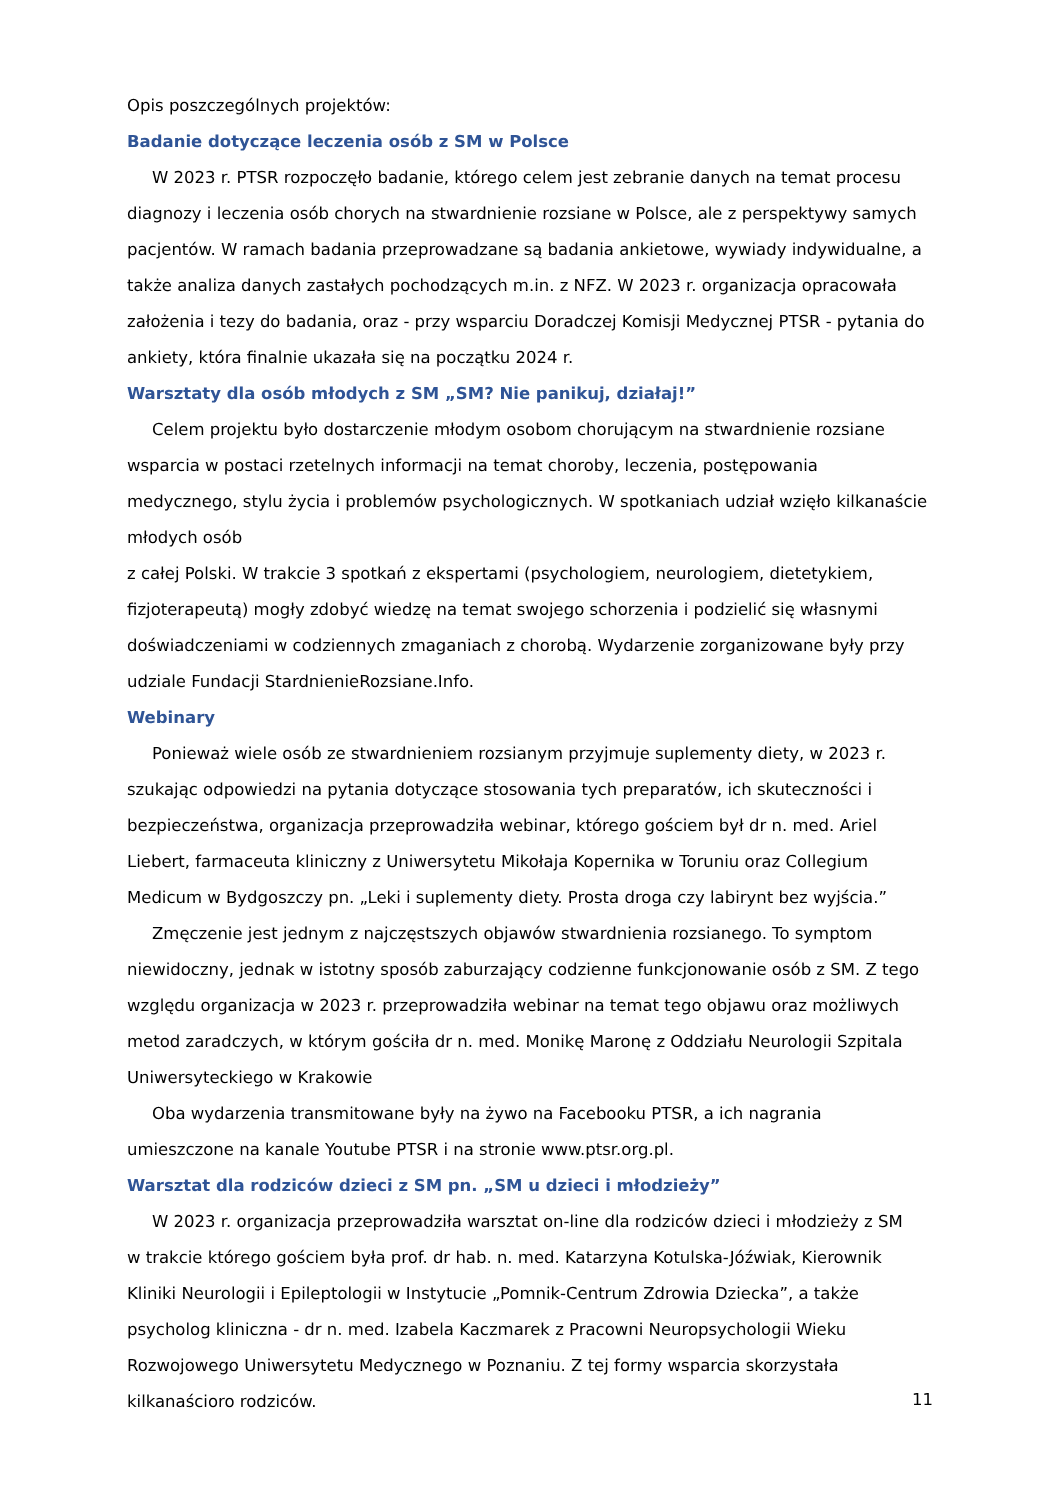Opis poszczególnych projektów:
Badanie dotyczące leczenia osób z SM w Polsce
W 2023 r. PTSR rozpoczęło badanie, którego celem jest zebranie danych na temat procesu diagnozy i leczenia osób chorych na stwardnienie rozsiane w Polsce, ale z perspektywy samych pacjentów. W ramach badania przeprowadzane są badania ankietowe, wywiady indywidualne, a także analiza danych zastałych pochodzących m.in. z NFZ. W 2023 r. organizacja opracowała założenia i tezy do badania, oraz - przy wsparciu Doradczej Komisji Medycznej PTSR - pytania do ankiety, która finalnie ukazała się na początku 2024 r.
Warsztaty dla osób młodych z SM „SM? Nie panikuj, działaj!”
Celem projektu było dostarczenie młodym osobom chorującym na stwardnienie rozsiane wsparcia w postaci rzetelnych informacji na temat choroby, leczenia, postępowania medycznego, stylu życia i problemów psychologicznych. W spotkaniach udział wzięło kilkanaście młodych osób
z całej Polski. W trakcie 3 spotkań z ekspertami (psychologiem, neurologiem, dietetykiem, fizjoterapeutą) mogły zdobyć wiedzę na temat swojego schorzenia i podzielić się własnymi doświadczeniami w codziennych zmaganiach z chorobą. Wydarzenie zorganizowane były przy udziale Fundacji StardnienieRozsiane.Info.
Webinary
Ponieważ wiele osób ze stwardnieniem rozsianym przyjmuje suplementy diety, w 2023 r. szukając odpowiedzi na pytania dotyczące stosowania tych preparatów, ich skuteczności i bezpieczeństwa, organizacja przeprowadziła webinar, którego gościem był dr n. med. Ariel Liebert, farmaceuta kliniczny z Uniwersytetu Mikołaja Kopernika w Toruniu oraz Collegium Medicum w Bydgoszczy pn. „Leki i suplementy diety. Prosta droga czy labirynt bez wyjścia.”
Zmęczenie jest jednym z najczęstszych objawów stwardnienia rozsianego. To symptom niewidoczny, jednak w istotny sposób zaburzający codzienne funkcjonowanie osób z SM. Z tego względu organizacja w 2023 r. przeprowadziła webinar na temat tego objawu oraz możliwych metod zaradczych, w którym gościła dr n. med. Monikę Maronę z Oddziału Neurologii Szpitala
Uniwersyteckiego w Krakowie
Oba wydarzenia transmitowane były na żywo na Facebooku PTSR, a ich nagrania umieszczone na kanale Youtube PTSR i na stronie www.ptsr.org.pl.
Warsztat dla rodziców dzieci z SM pn. „SM u dzieci i młodzieży”
W 2023 r. organizacja przeprowadziła warsztat on-line dla rodziców dzieci i młodzieży z SM
w trakcie którego gościem była prof. dr hab. n. med. Katarzyna Kotulska-Jóźwiak, Kierownik Kliniki Neurologii i Epileptologii w Instytucie „Pomnik-Centrum Zdrowia Dziecka”, a także psycholog kliniczna - dr n. med. Izabela Kaczmarek z Pracowni Neuropsychologii Wieku Rozwojowego Uniwersytetu Medycznego w Poznaniu. Z tej formy wsparcia skorzystała kilkanaścioro rodziców.
11